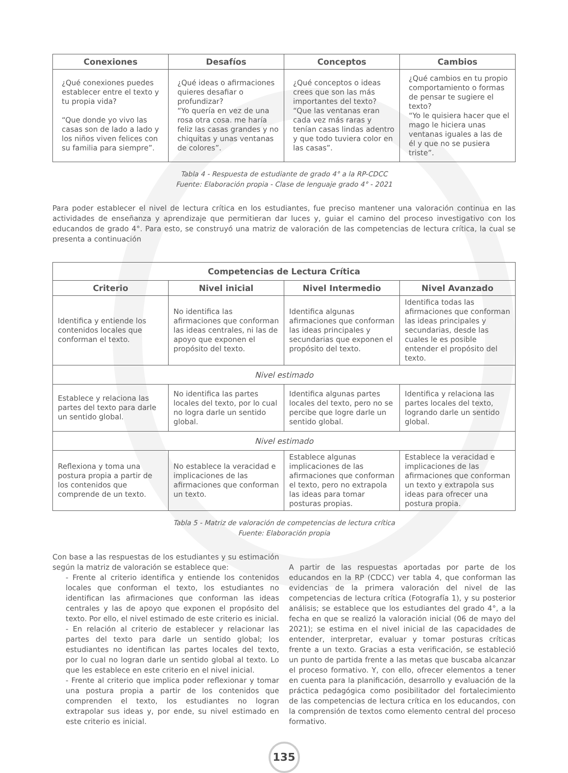| Conexiones | Desafíos | Conceptos | Cambios |
| --- | --- | --- | --- |
| ¿Qué conexiones puedes establecer entre el texto y tu propia vida? “Que donde yo vivo las casas son de lado a lado y los niños viven felices con su familia para siempre”. | ¿Qué ideas o afirmaciones quieres desafiar o profundizar? “Yo quería en vez de una rosa otra cosa. me haría feliz las casas grandes y no chiquitas y unas ventanas de colores”. | ¿Qué conceptos o ideas crees que son las más importantes del texto? “Que las ventanas eran cada vez más raras y tenían casas lindas adentro y que todo tuviera color en las casas”. | ¿Qué cambios en tu propio comportamiento o formas de pensar te sugiere el texto? “Yo le quisiera hacer que el mago le hiciera unas ventanas iguales a las de él y que no se pusiera triste”. |
Tabla 4 - Respuesta de estudiante de grado 4° a la RP-CDCC
Fuente: Elaboración propia - Clase de lenguaje grado 4° - 2021
Para poder establecer el nivel de lectura crítica en los estudiantes, fue preciso mantener una valoración continua en las actividades de enseñanza y aprendizaje que permitieran dar luces y, guiar el camino del proceso investigativo con los educandos de grado 4°. Para esto, se construyó una matriz de valoración de las competencias de lectura crítica, la cual se presenta a continuación
| Competencias de Lectura Crítica | | | |
| --- | --- | --- | --- |
| Criterio | Nivel inicial | Nivel Intermedio | Nivel Avanzado |
| Identifica y entiende los contenidos locales que conforman el texto. | No identifica las afirmaciones que conforman las ideas centrales, ni las de apoyo que exponen el propósito del texto. | Identifica algunas afirmaciones que conforman las ideas principales y secundarias que exponen el propósito del texto. | Identifica todas las afirmaciones que conforman las ideas principales y secundarias, desde las cuales le es posible entender el propósito del texto. |
| Nivel estimado | | | |
| Establece y relaciona las partes del texto para darle un sentido global. | No identifica las partes locales del texto, por lo cual no logra darle un sentido global. | Identifica algunas partes locales del texto, pero no se percibe que logre darle un sentido global. | Identifica y relaciona las partes locales del texto, logrando darle un sentido global. |
| Nivel estimado | | | |
| Reflexiona y toma una postura propia a partir de los contenidos que comprende de un texto. | No establece la veracidad e implicaciones de las afirmaciones que conforman un texto. | Establece algunas implicaciones de las afirmaciones que conforman el texto, pero no extrapola las ideas para tomar posturas propias. | Establece la veracidad e implicaciones de las afirmaciones que conforman un texto y extrapola sus ideas para ofrecer una postura propia. |
Tabla 5 - Matriz de valoración de competencias de lectura crítica
Fuente: Elaboración propia
Con base a las respuestas de los estudiantes y su estimación según la matriz de valoración se establece que:
- Frente al criterio identifica y entiende los contenidos locales que conforman el texto, los estudiantes no identifican las afirmaciones que conforman las ideas centrales y las de apoyo que exponen el propósito del texto. Por ello, el nivel estimado de este criterio es inicial.
- En relación al criterio de establecer y relacionar las partes del texto para darle un sentido global; los estudiantes no identifican las partes locales del texto, por lo cual no logran darle un sentido global al texto. Lo que les establece en este criterio en el nivel inicial.
- Frente al criterio que implica poder reflexionar y tomar una postura propia a partir de los contenidos que comprenden el texto, los estudiantes no logran extrapolar sus ideas y, por ende, su nivel estimado en este criterio es inicial.
A partir de las respuestas aportadas por parte de los educandos en la RP (CDCC) ver tabla 4, que conforman las evidencias de la primera valoración del nivel de las competencias de lectura crítica (Fotografía 1), y su posterior análisis; se establece que los estudiantes del grado 4°, a la fecha en que se realizó la valoración inicial (06 de mayo del 2021); se estima en el nivel inicial de las capacidades de entender, interpretar, evaluar y tomar posturas críticas frente a un texto. Gracias a esta verificación, se estableció un punto de partida frente a las metas que buscaba alcanzar el proceso formativo. Y, con ello, ofrecer elementos a tener en cuenta para la planificación, desarrollo y evaluación de la práctica pedagógica como posibilitador del fortalecimiento de las competencias de lectura crítica en los educandos, con la comprensión de textos como elemento central del proceso formativo.
135